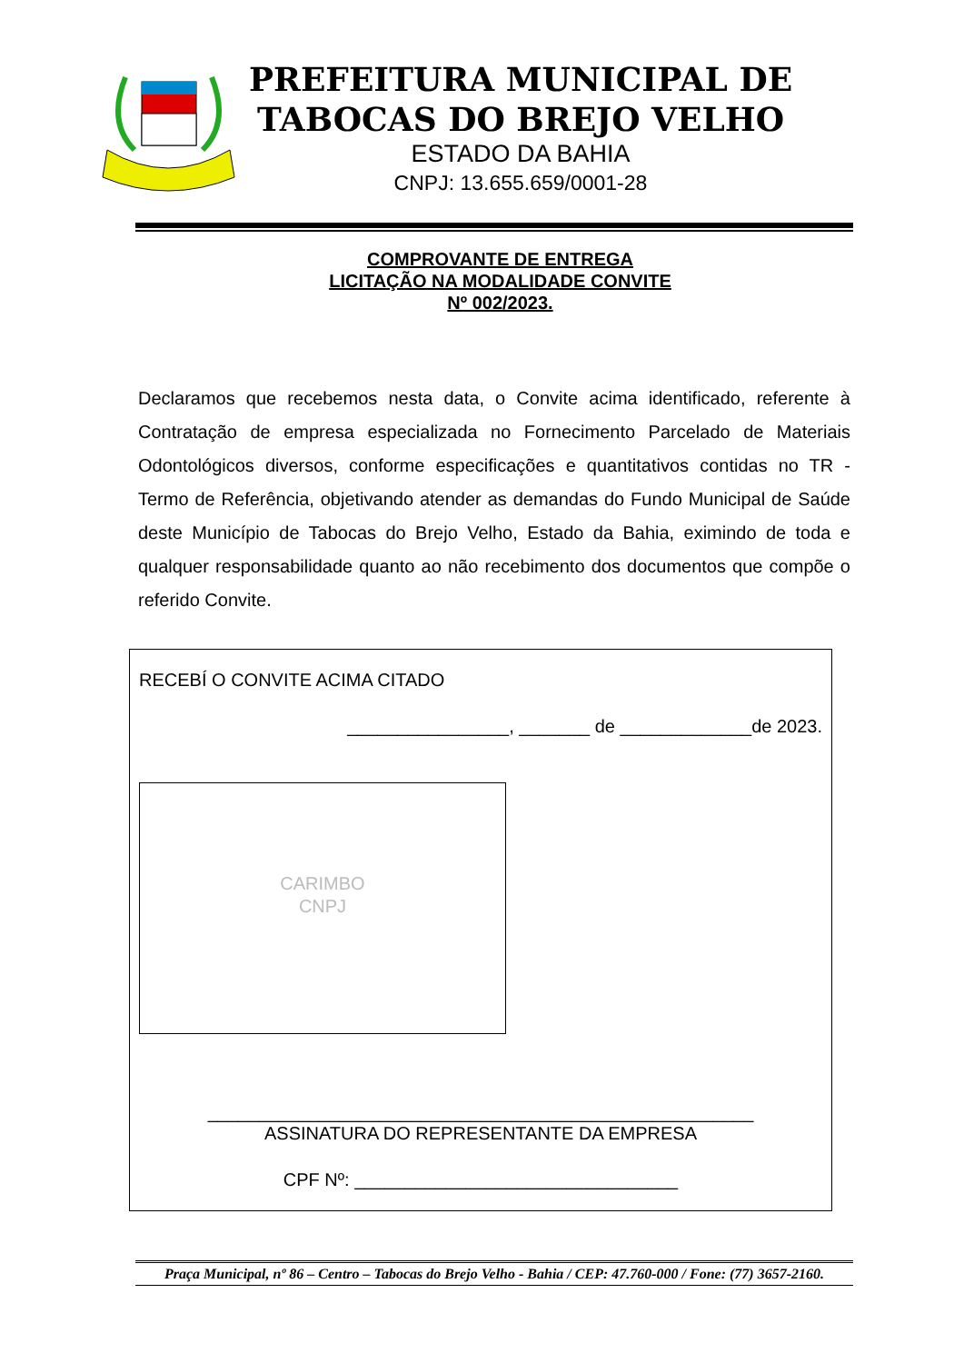PREFEITURA MUNICIPAL DE
TABOCAS DO BREJO VELHO
ESTADO DA BAHIA
CNPJ: 13.655.659/0001-28
COMPROVANTE DE ENTREGA
LICITAÇÃO NA MODALIDADE CONVITE
Nº 002/2023.
Declaramos que recebemos nesta data, o Convite acima identificado, referente à Contratação de empresa especializada no Fornecimento Parcelado de Materiais Odontológicos diversos, conforme especificações e quantitativos contidas no TR - Termo de Referência, objetivando atender as demandas do Fundo Municipal de Saúde deste Município de Tabocas do Brejo Velho, Estado da Bahia, eximindo de toda e qualquer responsabilidade quanto ao não recebimento dos documentos que compõe o referido Convite.
RECEBÍ O CONVITE ACIMA CITADO
________________, _______ de _____________de 2023.
CARIMBO
CNPJ
______________________________________________________
ASSINATURA DO REPRESENTANTE DA EMPRESA
CPF Nº: ________________________________
Praça Municipal, nº 86 – Centro – Tabocas do Brejo Velho - Bahia / CEP: 47.760-000 / Fone: (77) 3657-2160.